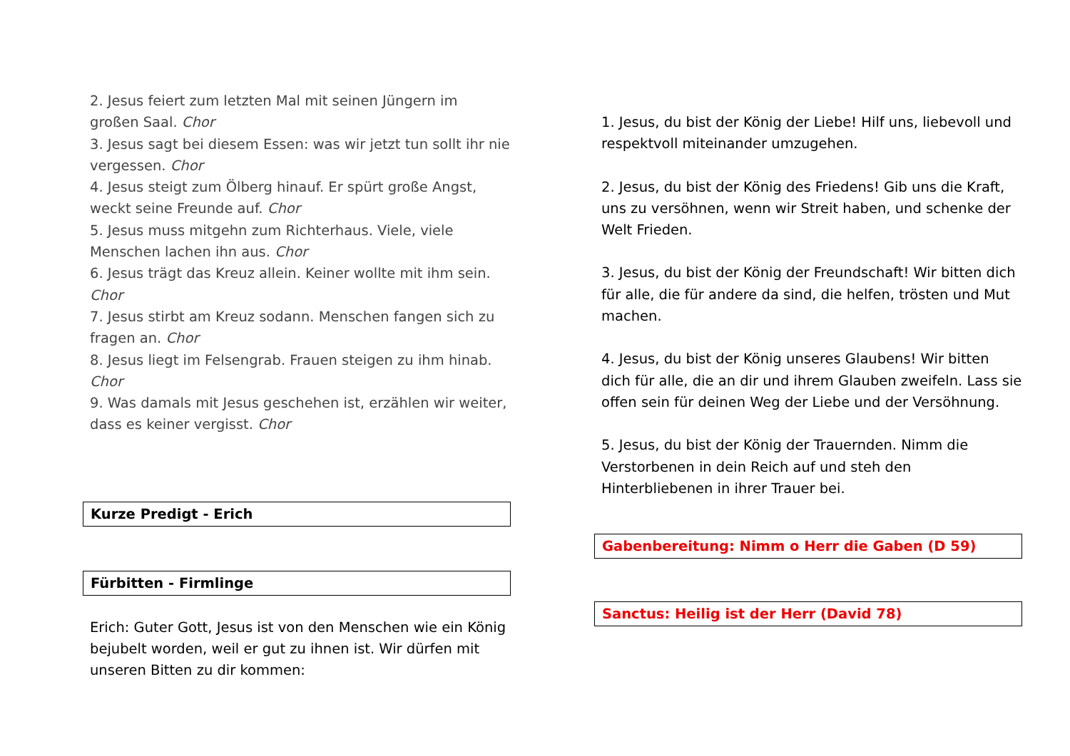2. Jesus feiert zum letzten Mal mit seinen Jüngern im großen Saal. Chor
3. Jesus sagt bei diesem Essen: was wir jetzt tun sollt ihr nie vergessen. Chor
4. Jesus steigt zum Ölberg hinauf. Er spürt große Angst, weckt seine Freunde auf. Chor
5. Jesus muss mitgehn zum Richterhaus. Viele, viele Menschen lachen ihn aus. Chor
6. Jesus trägt das Kreuz allein. Keiner wollte mit ihm sein. Chor
7. Jesus stirbt am Kreuz sodann. Menschen fangen sich zu fragen an. Chor
8. Jesus liegt im Felsengrab. Frauen steigen zu ihm hinab. Chor
9. Was damals mit Jesus geschehen ist, erzählen wir weiter, dass es keiner vergisst. Chor
Kurze Predigt - Erich
Fürbitten - Firmlinge
Erich: Guter Gott, Jesus ist von den Menschen wie ein König bejubelt worden, weil er gut zu ihnen ist. Wir dürfen mit unseren Bitten zu dir kommen:
1. Jesus, du bist der König der Liebe! Hilf uns, liebevoll und respektvoll miteinander umzugehen.
2. Jesus, du bist der König des Friedens! Gib uns die Kraft, uns zu versöhnen, wenn wir Streit haben, und schenke der Welt Frieden.
3. Jesus, du bist der König der Freundschaft! Wir bitten dich für alle, die für andere da sind, die helfen, trösten und Mut machen.
4. Jesus, du bist der König unseres Glaubens! Wir bitten dich für alle, die an dir und ihrem Glauben zweifeln. Lass sie offen sein für deinen Weg der Liebe und der Versöhnung.
5. Jesus, du bist der König der Trauernden. Nimm die Verstorbenen in dein Reich auf und steh den Hinterbliebenen in ihrer Trauer bei.
Gabenbereitung: Nimm o Herr die Gaben (D 59)
Sanctus: Heilig ist der Herr (David 78)